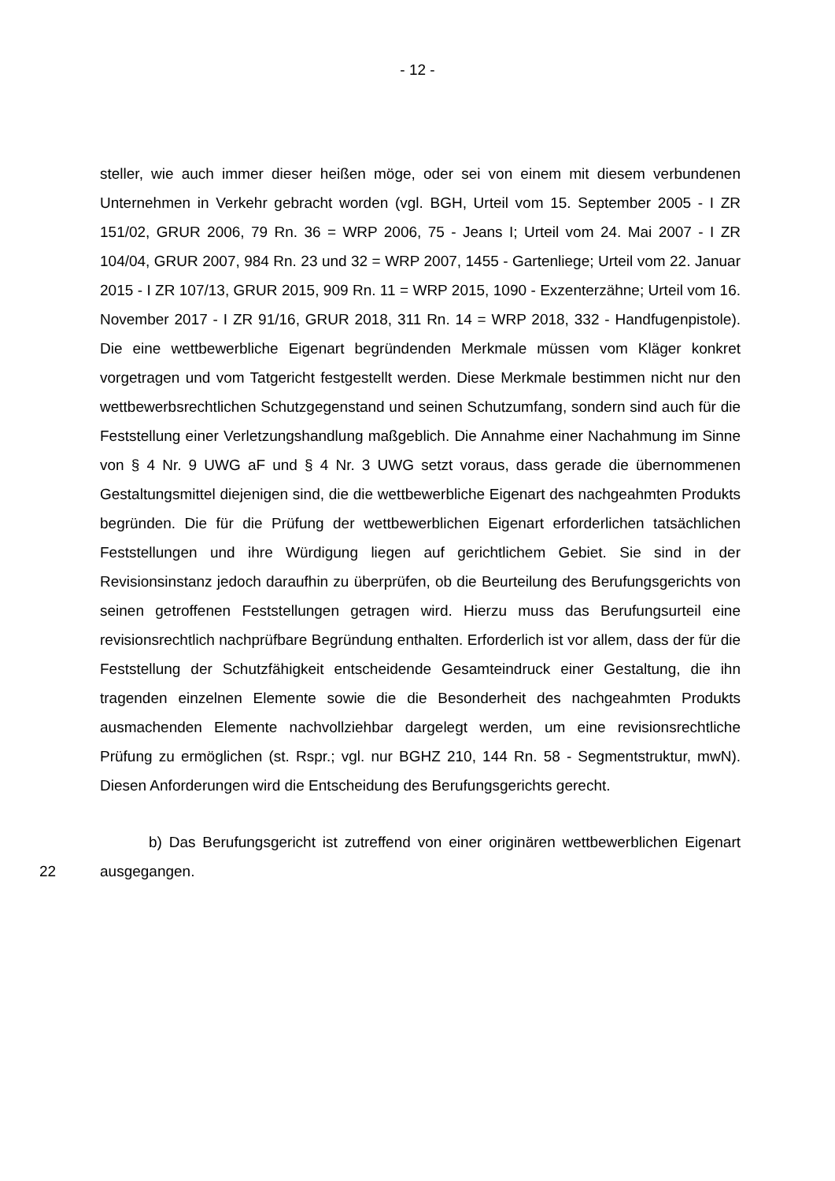- 12 -
steller, wie auch immer dieser heißen möge, oder sei von einem mit diesem verbundenen Unternehmen in Verkehr gebracht worden (vgl. BGH, Urteil vom 15. September 2005 - I ZR 151/02, GRUR 2006, 79 Rn. 36 = WRP 2006, 75 - Jeans I; Urteil vom 24. Mai 2007 - I ZR 104/04, GRUR 2007, 984 Rn. 23 und 32 = WRP 2007, 1455 - Gartenliege; Urteil vom 22. Januar 2015 - I ZR 107/13, GRUR 2015, 909 Rn. 11 = WRP 2015, 1090 - Exzenterzähne; Urteil vom 16. November 2017 - I ZR 91/16, GRUR 2018, 311 Rn. 14 = WRP 2018, 332 - Handfugenpistole). Die eine wettbewerbliche Eigenart begründenden Merkmale müssen vom Kläger konkret vorgetragen und vom Tatgericht festgestellt werden. Diese Merkmale bestimmen nicht nur den wettbewerbsrechtlichen Schutzgegenstand und seinen Schutzumfang, sondern sind auch für die Feststellung einer Verletzungshandlung maßgeblich. Die Annahme einer Nachahmung im Sinne von § 4 Nr. 9 UWG aF und § 4 Nr. 3 UWG setzt voraus, dass gerade die übernommenen Gestaltungsmittel diejenigen sind, die die wettbewerbliche Eigenart des nachgeahmten Produkts begründen. Die für die Prüfung der wettbewerblichen Eigenart erforderlichen tatsächlichen Feststellungen und ihre Würdigung liegen auf gerichtlichem Gebiet. Sie sind in der Revisionsinstanz jedoch daraufhin zu überprüfen, ob die Beurteilung des Berufungsgerichts von seinen getroffenen Feststellungen getragen wird. Hierzu muss das Berufungsurteil eine revisionsrechtlich nachprüfbare Begründung enthalten. Erforderlich ist vor allem, dass der für die Feststellung der Schutzfähigkeit entscheidende Gesamteindruck einer Gestaltung, die ihn tragenden einzelnen Elemente sowie die die Besonderheit des nachgeahmten Produkts ausmachenden Elemente nachvollziehbar dargelegt werden, um eine revisionsrechtliche Prüfung zu ermöglichen (st. Rspr.; vgl. nur BGHZ 210, 144 Rn. 58 - Segmentstruktur, mwN). Diesen Anforderungen wird die Entscheidung des Berufungsgerichts gerecht.
22
b) Das Berufungsgericht ist zutreffend von einer originären wettbewerblichen Eigenart ausgegangen.